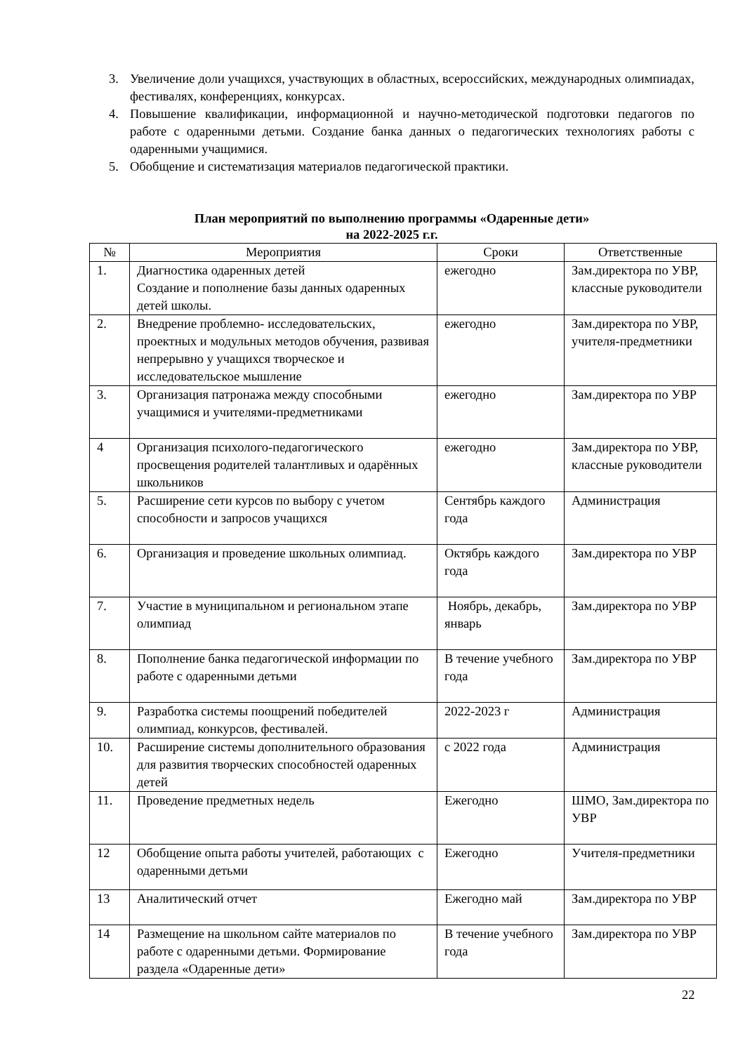3. Увеличение доли учащихся, участвующих в областных, всероссийских, международных олимпиадах, фестивалях, конференциях, конкурсах.
4. Повышение квалификации, информационной и научно-методической подготовки педагогов по работе с одаренными детьми. Создание банка данных о педагогических технологиях работы с одаренными учащимися.
5. Обобщение и систематизация материалов педагогической практики.
План мероприятий по выполнению программы «Одаренные дети»
на 2022-2025 г.г.
| № | Мероприятия | Сроки | Ответственные |
| --- | --- | --- | --- |
| 1. | Диагностика одаренных детей Создание и пополнение базы данных одаренных детей школы. | ежегодно | Зам.директора по УВР, классные руководители |
| 2. | Внедрение проблемно- исследовательских, проектных и модульных методов обучения, развивая непрерывно у учащихся творческое и исследовательское мышление | ежегодно | Зам.директора по УВР, учителя-предметники |
| 3. | Организация патронажа между способными учащимися и учителями-предметниками | ежегодно | Зам.директора по УВР |
| 4 | Организация психолого-педагогического просвещения родителей талантливых и одарённых школьников | ежегодно | Зам.директора по УВР, классные руководители |
| 5. | Расширение сети курсов по выбору с учетом способности и запросов учащихся | Сентябрь каждого года | Администрация |
| 6. | Организация и проведение школьных олимпиад. | Октябрь каждого года | Зам.директора по УВР |
| 7. | Участие в муниципальном и региональном этапе олимпиад | Ноябрь, декабрь, январь | Зам.директора по УВР |
| 8. | Пополнение банка педагогической информации по работе с одаренными детьми | В течение учебного года | Зам.директора по УВР |
| 9. | Разработка системы поощрений победителей олимпиад, конкурсов, фестивалей. | 2022-2023 г | Администрация |
| 10. | Расширение системы дополнительного образования для развития творческих способностей одаренных детей | с 2022 года | Администрация |
| 11. | Проведение предметных недель | Ежегодно | ШМО, Зам.директора по УВР |
| 12 | Обобщение опыта работы учителей, работающих с одаренными детьми | Ежегодно | Учителя-предметники |
| 13 | Аналитический отчет | Ежегодно май | Зам.директора по УВР |
| 14 | Размещение на школьном сайте материалов по работе с одаренными детьми. Формирование раздела «Одаренные дети» | В течение учебного года | Зам.директора по УВР |
22